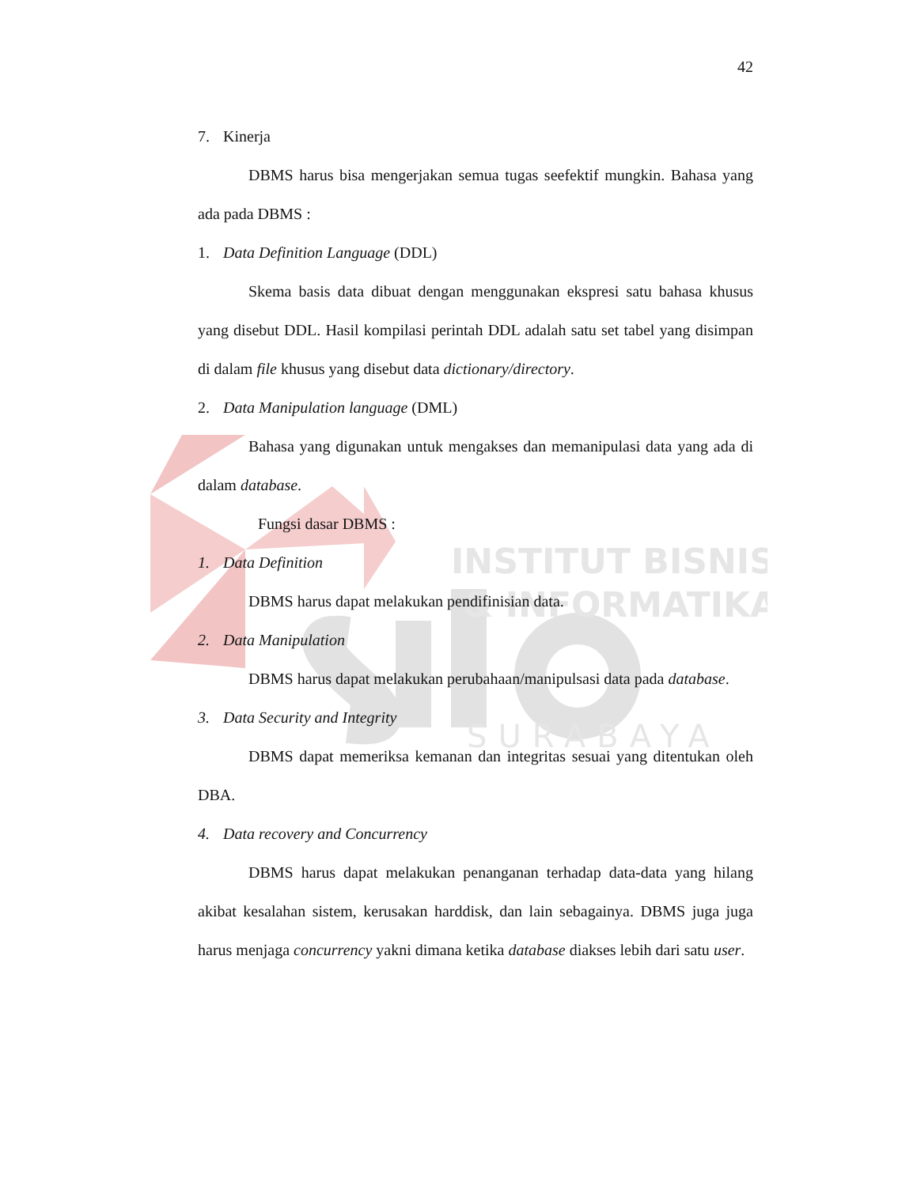INSTITUT BISNIS
& INFORMATIKA
SURABAYA
42
7. Kinerja
DBMS harus bisa mengerjakan semua tugas seefektif mungkin. Bahasa yang ada pada DBMS :
1. Data Definition Language (DDL)
Skema basis data dibuat dengan menggunakan ekspresi satu bahasa khusus yang disebut DDL. Hasil kompilasi perintah DDL adalah satu set tabel yang disimpan di dalam file khusus yang disebut data dictionary/directory.
2. Data Manipulation language (DML)
Bahasa yang digunakan untuk mengakses dan memanipulasi data yang ada di dalam database.
Fungsi dasar DBMS :
1. Data Definition
DBMS harus dapat melakukan pendifinisian data.
2. Data Manipulation
DBMS harus dapat melakukan perubahaan/manipulsasi data pada database.
3. Data Security and Integrity
DBMS dapat memeriksa kemanan dan integritas sesuai yang ditentukan oleh DBA.
4. Data recovery and Concurrency
DBMS harus dapat melakukan penanganan terhadap data-data yang hilang akibat kesalahan sistem, kerusakan harddisk, dan lain sebagainya. DBMS juga juga harus menjaga concurrency yakni dimana ketika database diakses lebih dari satu user.